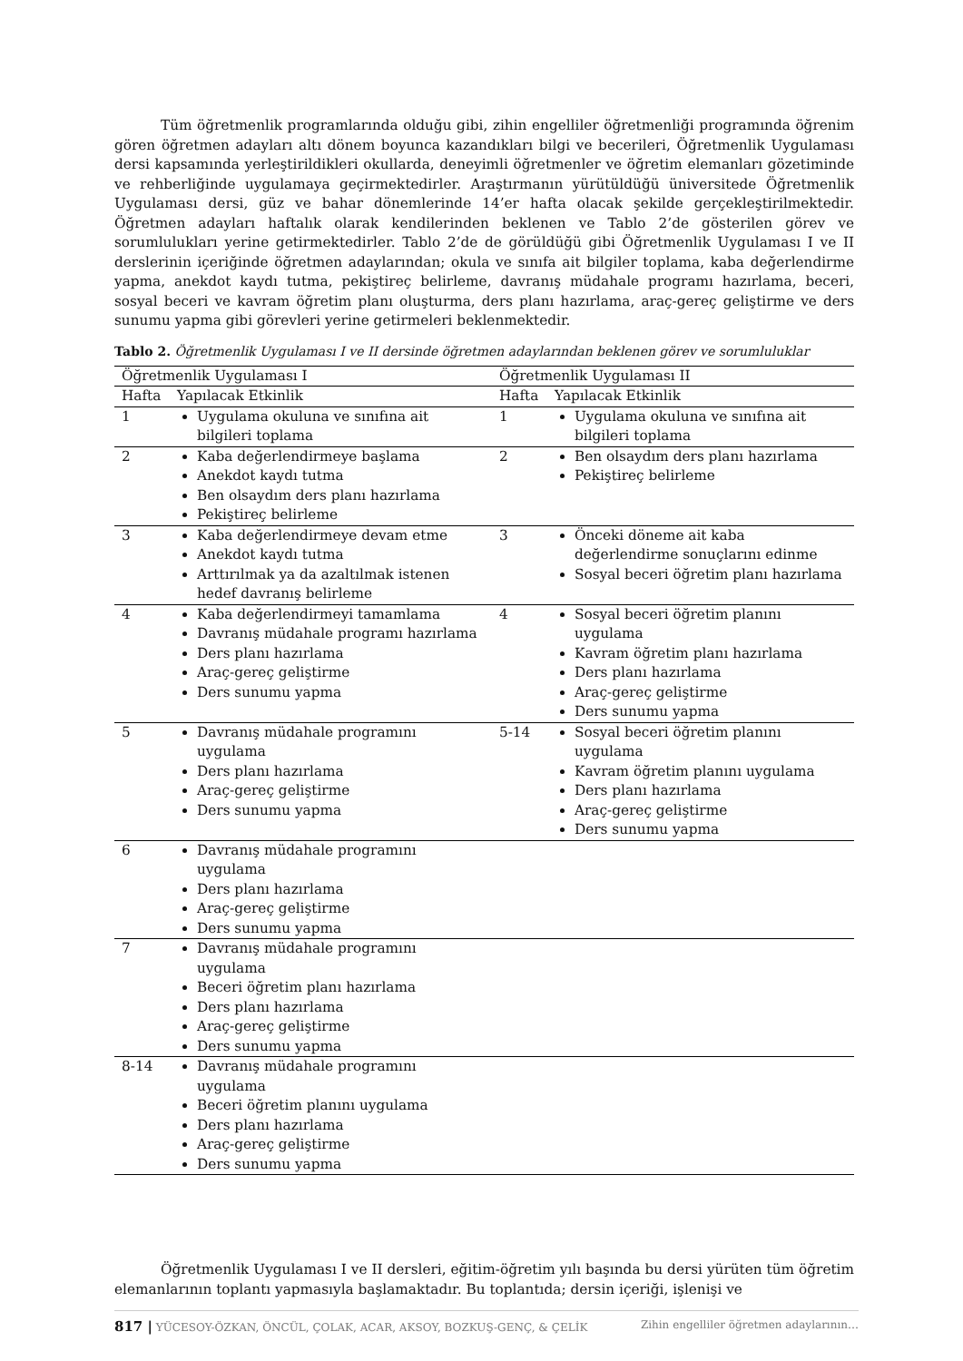Tüm öğretmenlik programlarında olduğu gibi, zihin engelliler öğretmenliği programında öğrenim gören öğretmen adayları altı dönem boyunca kazandıkları bilgi ve becerileri, Öğretmenlik Uygulaması dersi kapsamında yerleştirildikleri okullarda, deneyimli öğretmenler ve öğretim elemanları gözetiminde ve rehberliğinde uygulamaya geçirmektedirler. Araştırmanın yürütüldüğü üniversitede Öğretmenlik Uygulaması dersi, güz ve bahar dönemlerinde 14’er hafta olacak şekilde gerçekleştirilmektedir. Öğretmen adayları haftalık olarak kendilerinden beklenen ve Tablo 2’de gösterilen görev ve sorumlulukları yerine getirmektedirler. Tablo 2’de de görüldüğü gibi Öğretmenlik Uygulaması I ve II derslerinin içeriğinde öğretmen adaylarından; okula ve sınıfa ait bilgiler toplama, kaba değerlendirme yapma, anekdot kaydı tutma, pekiştireç belirleme, davranış müdahale programı hazırlama, beceri, sosyal beceri ve kavram öğretim planı oluşturma, ders planı hazırlama, araç-gereç geliştirme ve ders sunumu yapma gibi görevleri yerine getirmeleri beklenmektedir.
Tablo 2. Öğretmenlik Uygulaması I ve II dersinde öğretmen adaylarından beklenen görev ve sorumluluklar
| Öğretmenlik Uygulaması I | | Öğretmenlik Uygulaması II | |
| --- | --- | --- | --- |
| Hafta | Yapılacak Etkinlik | Hafta | Yapılacak Etkinlik |
| 1 | Uygulama okuluna ve sınıfına ait bilgileri toplama | 1 | Uygulama okuluna ve sınıfına ait bilgileri toplama |
| 2 | Kaba değerlendirmeye başlama Anekdot kaydı tutma Ben olsaydım ders planı hazırlama Pekiştireç belirleme | 2 | Ben olsaydım ders planı hazırlama Pekiştireç belirleme |
| 3 | Kaba değerlendirmeye devam etme Anekdot kaydı tutma Arttırılmak ya da azaltılmak istenen hedef davranış belirleme | 3 | Önceki döneme ait kaba değerlendirme sonuçlarını edinme Sosyal beceri öğretim planı hazırlama |
| 4 | Kaba değerlendirmeyi tamamlama Davranış müdahale programı hazırlama Ders planı hazırlama Araç-gereç geliştirme Ders sunumu yapma | 4 | Sosyal beceri öğretim planını uygulama Kavram öğretim planı hazırlama Ders planı hazırlama Araç-gereç geliştirme Ders sunumu yapma |
| 5 | Davranış müdahale programını uygulama Ders planı hazırlama Araç-gereç geliştirme Ders sunumu yapma | 5-14 | Sosyal beceri öğretim planını uygulama Kavram öğretim planını uygulama Ders planı hazırlama Araç-gereç geliştirme Ders sunumu yapma |
| 6 | Davranış müdahale programını uygulama Ders planı hazırlama Araç-gereç geliştirme Ders sunumu yapma | | |
| 7 | Davranış müdahale programını uygulama Beceri öğretim planı hazırlama Ders planı hazırlama Araç-gereç geliştirme Ders sunumu yapma | | |
| 8-14 | Davranış müdahale programını uygulama Beceri öğretim planını uygulama Ders planı hazırlama Araç-gereç geliştirme Ders sunumu yapma | | |
Öğretmenlik Uygulaması I ve II dersleri, eğitim-öğretim yılı başında bu dersi yürüten tüm öğretim elemanlarının toplantı yapmasıyla başlamaktadır. Bu toplantıda; dersin içeriği, işlenişi ve
817 | YÜCESOY-ÖZKAN, ÖNCÜL, ÇOLAK, ACAR, AKSOY, BOZKUŞ-GENÇ, & ÇELİK Zihin engelliler öğretmen adaylarının…